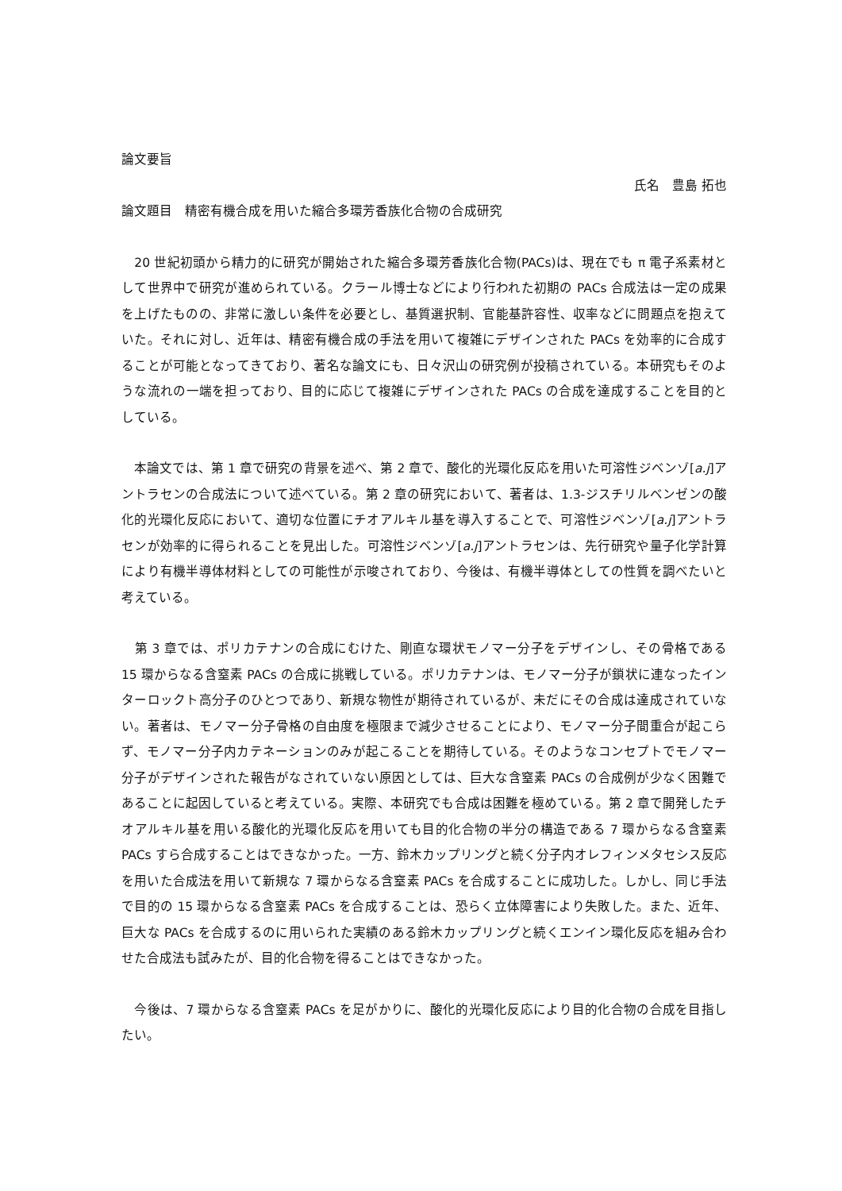論文要旨
氏名　豊島 拓也
論文題目　精密有機合成を用いた縮合多環芳香族化合物の合成研究
　20 世紀初頭から精力的に研究が開始された縮合多環芳香族化合物(PACs)は、現在でも π 電子系素材として世界中で研究が進められている。クラール博士などにより行われた初期の PACs 合成法は一定の成果を上げたものの、非常に激しい条件を必要とし、基質選択制、官能基許容性、収率などに問題点を抱えていた。それに対し、近年は、精密有機合成の手法を用いて複雑にデザインされた PACs を効率的に合成することが可能となってきており、著名な論文にも、日々沢山の研究例が投稿されている。本研究もそのような流れの一端を担っており、目的に応じて複雑にデザインされた PACs の合成を達成することを目的としている。
　本論文では、第 1 章で研究の背景を述べ、第 2 章で、酸化的光環化反応を用いた可溶性ジベンゾ[a.j]アントラセンの合成法について述べている。第 2 章の研究において、著者は、1.3-ジスチリルベンゼンの酸化的光環化反応において、適切な位置にチオアルキル基を導入することで、可溶性ジベンゾ[a.j]アントラセンが効率的に得られることを見出した。可溶性ジベンゾ[a.j]アントラセンは、先行研究や量子化学計算により有機半導体材料としての可能性が示唆されており、今後は、有機半導体としての性質を調べたいと考えている。
　第 3 章では、ポリカテナンの合成にむけた、剛直な環状モノマー分子をデザインし、その骨格である 15 環からなる含窒素 PACs の合成に挑戦している。ポリカテナンは、モノマー分子が鎖状に連なったインターロックト高分子のひとつであり、新規な物性が期待されているが、未だにその合成は達成されていない。著者は、モノマー分子骨格の自由度を極限まで減少させることにより、モノマー分子間重合が起こらず、モノマー分子内カテネーションのみが起こることを期待している。そのようなコンセプトでモノマー分子がデザインされた報告がなされていない原因としては、巨大な含窒素 PACs の合成例が少なく困難であることに起因していると考えている。実際、本研究でも合成は困難を極めている。第 2 章で開発したチオアルキル基を用いる酸化的光環化反応を用いても目的化合物の半分の構造である 7 環からなる含窒素 PACs すら合成することはできなかった。一方、鈴木カップリングと続く分子内オレフィンメタセシス反応を用いた合成法を用いて新規な 7 環からなる含窒素 PACs を合成することに成功した。しかし、同じ手法で目的の 15 環からなる含窒素 PACs を合成することは、恐らく立体障害により失敗した。また、近年、巨大な PACs を合成するのに用いられた実績のある鈴木カップリングと続くエンイン環化反応を組み合わせた合成法も試みたが、目的化合物を得ることはできなかった。
　今後は、7 環からなる含窒素 PACs を足がかりに、酸化的光環化反応により目的化合物の合成を目指したい。